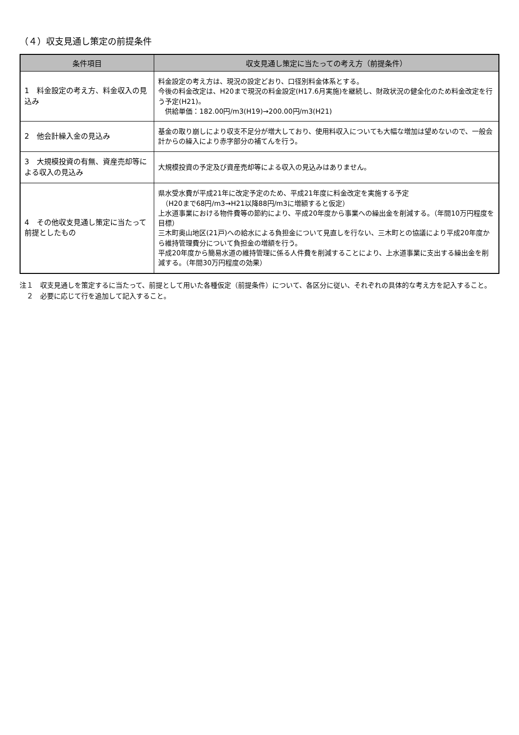（４）収支見通し策定の前提条件
| 条件項目 | 収支見通し策定に当たっての考え方（前提条件） |
| --- | --- |
| 1 料金設定の考え方、料金収入の見込み | 料金設定の考え方は、現況の設定どおり、口径別料金体系とする。 今後の料金改定は、H20まで現況の料金設定(H17.6月実施)を継続し、財政状況の健全化のため料金改定を行う予定(H21)。 供給単価：182.00円/m3(H19)→200.00円/m3(H21) |
| 2 他会計繰入金の見込み | 基金の取り崩しにより収支不足分が増大しており、使用料収入についても大幅な増加は望めないので、一般会計からの繰入により赤字部分の補てんを行う。 |
| 3 大規模投資の有無、資産売却等による収入の見込み | 大規模投資の予定及び資産売却等による収入の見込みはありません。 |
| 4 その他収支見通し策定に当たって前提としたもの | 県水受水費が平成21年に改定予定のため、平成21年度に料金改定を実施する予定 （H20まで68円/m3→H21以降88円/m3に増額すると仮定） 上水道事業における物件費等の節約により、平成20年度から事業への繰出金を削減する。（年間10万円程度を目標） 三木町奥山地区(21戸)への給水による負担金について見直しを行ない、三木町との協議により平成20年度から維持管理費分について負担金の増額を行う。 平成20年度から簡易水道の維持管理に係る人件費を削減することにより、上水道事業に支出する繰出金を削減する。（年間30万円程度の効果） |
注１　収支見通しを策定するに当たって、前提として用いた各種仮定（前提条件）について、各区分に従い、それぞれの具体的な考え方を記入すること。
　２　必要に応じて行を追加して記入すること。